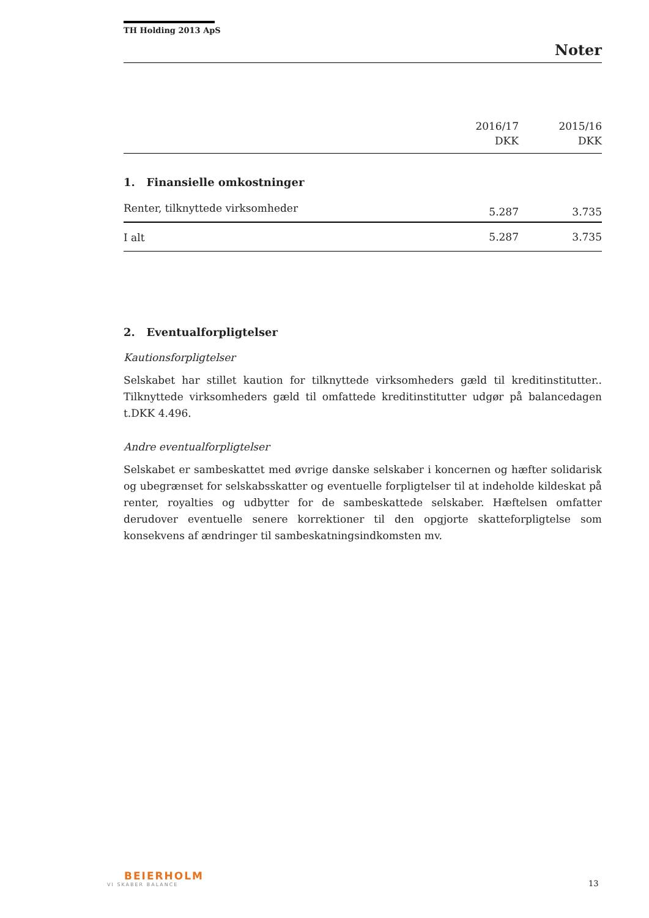TH Holding 2013 ApS
Noter
| | 2016/17 DKK | 2015/16 DKK |
| --- | --- | --- |
| 1. Finansielle omkostninger | | |
| Renter, tilknyttede virksomheder | 5.287 | 3.735 |
| I alt | 5.287 | 3.735 |
2. Eventualforpligtelser
Kautionsforpligtelser
Selskabet har stillet kaution for tilknyttede virksomheders gæld til kreditinstitutter.. Tilknyttede virksomheders gæld til omfattede kreditinstitutter udgør på balancedagen t.DKK 4.496.
Andre eventualforpligtelser
Selskabet er sambeskattet med øvrige danske selskaber i koncernen og hæfter solidarisk og ubegrænset for selskabsskatter og eventuelle forpligtelser til at indeholde kildeskat på renter, royalties og udbytter for de sambeskattede selskaber. Hæftelsen omfatter derudover eventuelle senere korrektioner til den opgjorte skatteforpligtelse som konsekvens af ændringer til sambeskatningsindkomsten mv.
BEIERHOLM
VI SKABER BALANCE
13